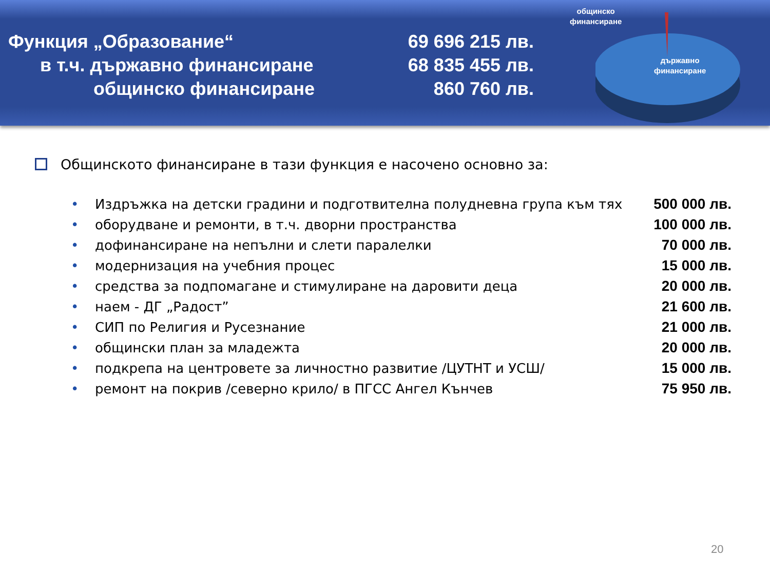Функция „Образование“
в т.ч. държавно финансиране
общинско финансиране
69 696 215 лв.
68 835 455 лв.
860 760 лв.
общинско
финансиране
държавно
финансиране
Общинското финансиране в тази функция е насочено основно за:
• Издръжка на детски градини и подготвителна полудневна група към тях 500 000 лв.
• оборудване и ремонти, в т.ч. дворни пространства 100 000 лв.
• дофинансиране на непълни и слети паралелки 70 000 лв.
• модернизация на учебния процес 15 000 лв.
• средства за подпомагане и стимулиране на даровити деца 20 000 лв.
• наем - ДГ „Радост” 21 600 лв.
• СИП по Религия и Русезнание 21 000 лв.
• общински план за младежта 20 000 лв.
• подкрепа на центровете за личностно развитие /ЦУТНТ и УСШ/ 15 000 лв.
• ремонт на покрив /северно крило/ в ПГСС Ангел Кънчев 75 950 лв.
20